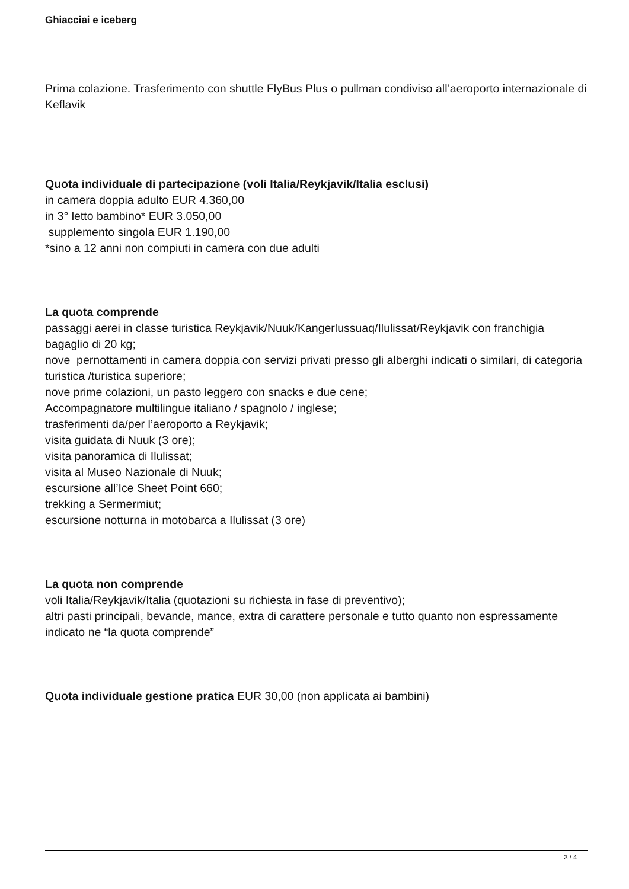Ghiacciai e iceberg
Prima colazione. Trasferimento con shuttle FlyBus Plus o pullman condiviso all’aeroporto internazionale di Keflavik
Quota individuale di partecipazione (voli Italia/Reykjavik/Italia esclusi)
in camera doppia adulto EUR 4.360,00
in 3° letto bambino* EUR 3.050,00
supplemento singola EUR 1.190,00
*sino a 12 anni non compiuti in camera con due adulti
La quota comprende
passaggi aerei in classe turistica Reykjavik/Nuuk/Kangerlussuaq/Ilulissat/Reykjavik con franchigia bagaglio di 20 kg;
nove pernottamenti in camera doppia con servizi privati presso gli alberghi indicati o similari, di categoria turistica /turistica superiore;
nove prime colazioni, un pasto leggero con snacks e due cene;
Accompagnatore multilingue italiano / spagnolo / inglese;
trasferimenti da/per l’aeroporto a Reykjavik;
visita guidata di Nuuk (3 ore);
visita panoramica di Ilulissat;
visita al Museo Nazionale di Nuuk;
escursione all’Ice Sheet Point 660;
trekking a Sermermiut;
escursione notturna in motobarca a Ilulissat (3 ore)
La quota non comprende
voli Italia/Reykjavik/Italia (quotazioni su richiesta in fase di preventivo);
altri pasti principali, bevande, mance, extra di carattere personale e tutto quanto non espressamente indicato ne “la quota comprende”
Quota individuale gestione pratica EUR 30,00 (non applicata ai bambini)
3 / 4